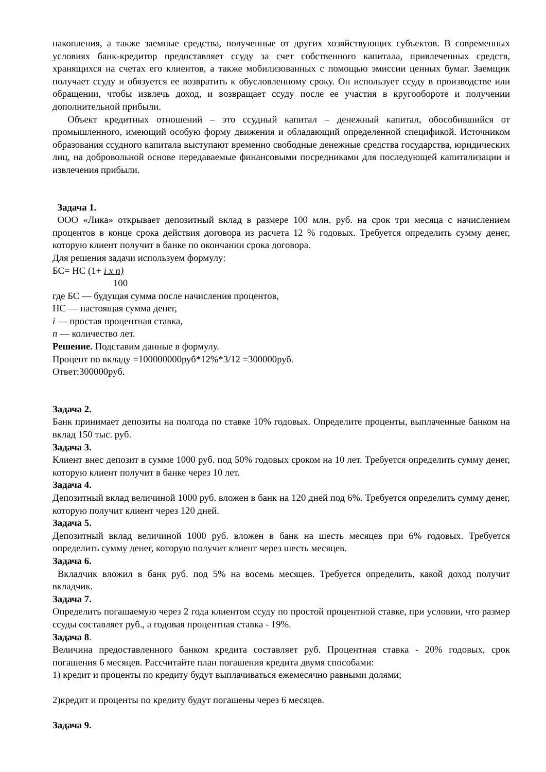накопления, а также заемные средства, полученные от других хозяйствующих субъектов. В современных условиях банк-кредитор предоставляет ссуду за счет собственного капитала, привлеченных средств, хранящихся на счетах его клиентов, а также мобилизованных с помощью эмиссии ценных бумаг. Заемщик получает ссуду и обязуется ее возвратить к обусловленному сроку. Он использует ссуду в производстве или обращении, чтобы извлечь доход, и возвращает ссуду после ее участия в кругообороте и получении дополнительной прибыли.
Объект кредитных отношений – это ссудный капитал – денежный капитал, обособившийся от промышленного, имеющий особую форму движения и обладающий определенной спецификой. Источником образования ссудного капитала выступают временно свободные денежные средства государства, юридических лиц, на добровольной основе передаваемые финансовыми посредниками для последующей капитализации и извлечения прибыли.
Задача 1.
ООО «Лика» открывает депозитный вклад в размере 100 млн. руб. на срок три месяца с начислением процентов в конце срока действия договора из расчета 12 % годовых. Требуется определить сумму денег, которую клиент получит в банке по окончании срока договора.
Для решения задачи используем формулу:
БС= НС (1+ i x n)
100
где БС — будущая сумма после начисления процентов,
НС — настоящая сумма денег,
i — простая процентная ставка,
n — количество лет.
Решение. Подставим данные в формулу.
Процент по вкладу =100000000руб*12%*3/12 =300000руб.
Ответ:300000руб.
Задача 2.
Банк принимает депозиты на полгода по ставке 10% годовых. Определите проценты, выплаченные банком на вклад 150 тыс. руб.
Задача 3.
Клиент внес депозит в сумме 1000 руб. под 50% годовых сроком на 10 лет. Требуется определить сумму денег, которую клиент получит в банке через 10 лет.
Задача 4.
Депозитный вклад величиной 1000 руб. вложен в банк на 120 дней под 6%. Требуется определить сумму денег, которую получит клиент через 120 дней.
Задача 5.
Депозитный вклад величиной 1000 руб. вложен в банк на шесть месяцев при 6% годовых. Требуется определить сумму денег, которую получит клиент через шесть месяцев.
Задача 6.
Вкладчик вложил в банк руб. под 5% на восемь месяцев. Требуется определить, какой доход получит вкладчик.
Задача 7.
Определить погашаемую через 2 года клиентом ссуду по простой процентной ставке, при условии, что размер ссуды составляет руб., а годовая процентная ставка - 19%.
Задача 8.
Величина предоставленного банком кредита составляет руб. Процентная ставка - 20% годовых, срок погашения 6 месяцев. Рассчитайте план погашения кредита двумя способами:
1) кредит и проценты по кредиту будут выплачиваться ежемесячно равными долями;
2)кредит и проценты по кредиту будут погашены через 6 месяцев.
Задача 9.